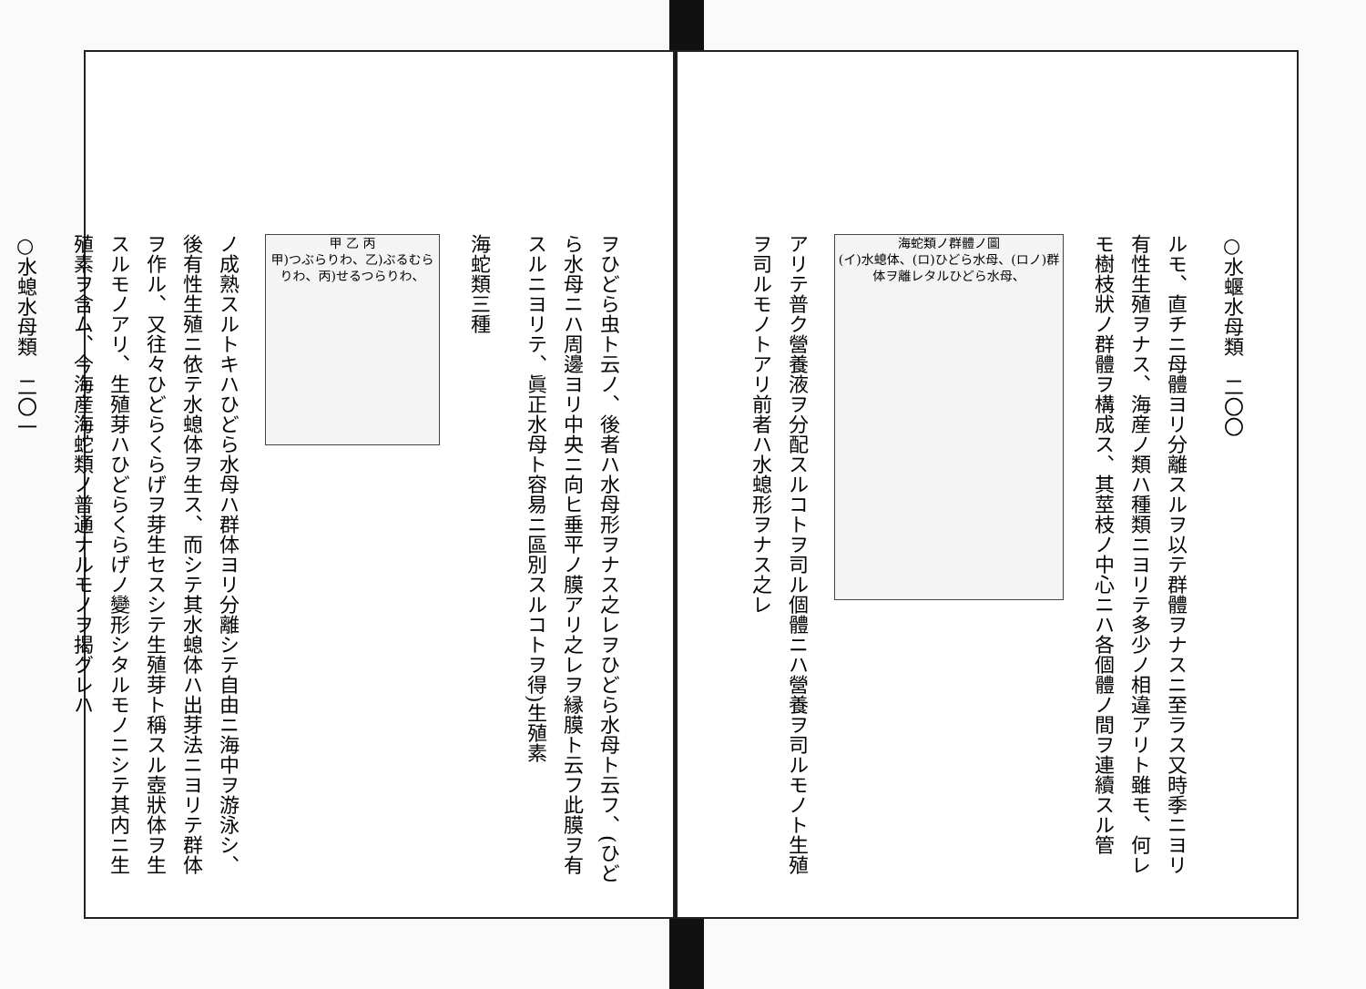○水蝘水母類　二〇〇
ルモ、直チニ母體ヨリ分離スルヲ以テ群體ヲナスニ至ラス又時季ニヨリ有性生殖ヲナス、海産ノ類ハ種類ニヨリテ多少ノ相違アリト雖モ、何レモ樹枝狀ノ群體ヲ構成ス、其莖枝ノ中心ニハ各個體ノ間ヲ連續スル管
海蛇類ノ群體ノ圖
(イ)水螅体、(ロ)ひどら水母、(ロノ)群体ヲ離レタルひどら水母、
アリテ普ク營養液ヲ分配スルコトヲ司ル個體ニハ營養ヲ司ルモノト生殖ヲ司ルモノトアリ前者ハ水螅形ヲナス之レ
ヲひどら虫ト云ノ、後者ハ水母形ヲナス之レヲひどら水母ト云フ、(ひどら水母ニハ周邊ヨリ中央ニ向ヒ垂平ノ膜アリ之レヲ縁膜ト云フ此膜ヲ有スルニヨリテ、眞正水母ト容易ニ區別スルコトヲ得)生殖素
海蛇類三種
甲 乙 丙
甲)つぶらりわ、乙)ぶるむらりわ、丙)せるつらりわ、
ノ成熟スルトキハひどら水母ハ群体ヨリ分離シテ自由ニ海中ヲ游泳シ、後有性生殖ニ依テ水螅体ヲ生ス、而シテ其水螅体ハ出芽法ニヨリテ群体ヲ作ル、又往々ひどらくらげヲ芽生セスシテ生殖芽ト稱スル壺狀体ヲ生スルモノアリ、生殖芽ハひどらくらげノ變形シタルモノニシテ其内ニ生殖素ヲ含ム、今海産海蛇類ノ普通ナルモノヲ揭グレハ
○水螅水母類　二〇一